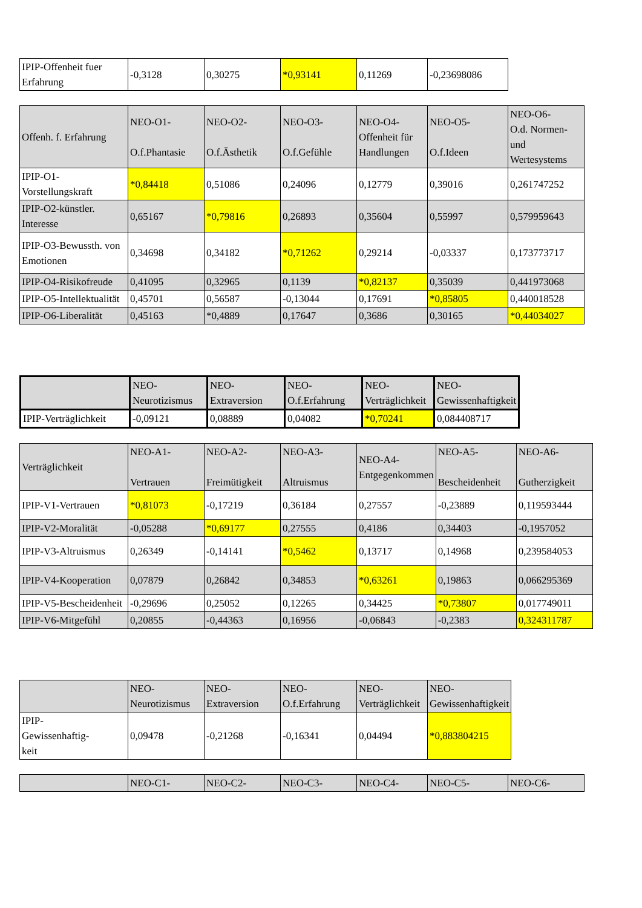| IPIP-Offenheit fuer Erfahrung | -0,3128 | 0,30275 | *0,93141 | 0,11269 | -0,23698086 |
| Offenh. f. Erfahrung | NEO-O1- O.f.Phantasie | NEO-O2- O.f.Ästhetik | NEO-O3- O.f.Gefühle | NEO-O4- Offenheit für Handlungen | NEO-O5- O.f.Ideen | NEO-O6- O.d. Normen- und Wertesystems |
| --- | --- | --- | --- | --- | --- | --- |
| IPIP-O1-Vorstellungskraft | *0,84418 | 0,51086 | 0,24096 | 0,12779 | 0,39016 | 0,261747252 |
| IPIP-O2-künstler. Interesse | 0,65167 | *0,79816 | 0,26893 | 0,35604 | 0,55997 | 0,579959643 |
| IPIP-O3-Bewussth. von Emotionen | 0,34698 | 0,34182 | *0,71262 | 0,29214 | -0,03337 | 0,173773717 |
| IPIP-O4-Risikofreude | 0,41095 | 0,32965 | 0,1139 | *0,82137 | 0,35039 | 0,441973068 |
| IPIP-O5-Intellektualität | 0,45701 | 0,56587 | -0,13044 | 0,17691 | *0,85805 | 0,440018528 |
| IPIP-O6-Liberalität | 0,45163 | *0,4889 | 0,17647 | 0,3686 | 0,30165 | *0,44034027 |
| | NEO- Neurotizismus | NEO- Extraversion | NEO- O.f.Erfahrung | NEO- Verträglichkeit | NEO- Gewissenhaftigkeit |
| --- | --- | --- | --- | --- | --- |
| IPIP-Verträglichkeit | -0,09121 | 0,08889 | 0,04082 | *0,70241 | 0,084408717 |
| Verträglichkeit | NEO-A1- Vertrauen | NEO-A2- Freimütigkeit | NEO-A3- Altruismus | NEO-A4- Entgegenkommen | NEO-A5- Bescheidenheit | NEO-A6- Gutherzigkeit |
| --- | --- | --- | --- | --- | --- | --- |
| IPIP-V1-Vertrauen | *0,81073 | -0,17219 | 0,36184 | 0,27557 | -0,23889 | 0,119593444 |
| IPIP-V2-Moralität | -0,05288 | *0,69177 | 0,27555 | 0,4186 | 0,34403 | -0,1957052 |
| IPIP-V3-Altruismus | 0,26349 | -0,14141 | *0,5462 | 0,13717 | 0,14968 | 0,239584053 |
| IPIP-V4-Kooperation | 0,07879 | 0,26842 | 0,34853 | *0,63261 | 0,19863 | 0,066295369 |
| IPIP-V5-Bescheidenheit | -0,29696 | 0,25052 | 0,12265 | 0,34425 | *0,73807 | 0,017749011 |
| IPIP-V6-Mitgefühl | 0,20855 | -0,44363 | 0,16956 | -0,06843 | -0,2383 | 0,324311787 |
| | NEO- Neurotizismus | NEO- Extraversion | NEO- O.f.Erfahrung | NEO- Verträglichkeit | NEO- Gewissenhaftigkeit |
| --- | --- | --- | --- | --- | --- |
| IPIP- Gewissenhaftig- keit | 0,09478 | -0,21268 | -0,16341 | 0,04494 | *0,883804215 |
| | NEO-C1- | NEO-C2- | NEO-C3- | NEO-C4- | NEO-C5- | NEO-C6- |
| --- | --- | --- | --- | --- | --- | --- |